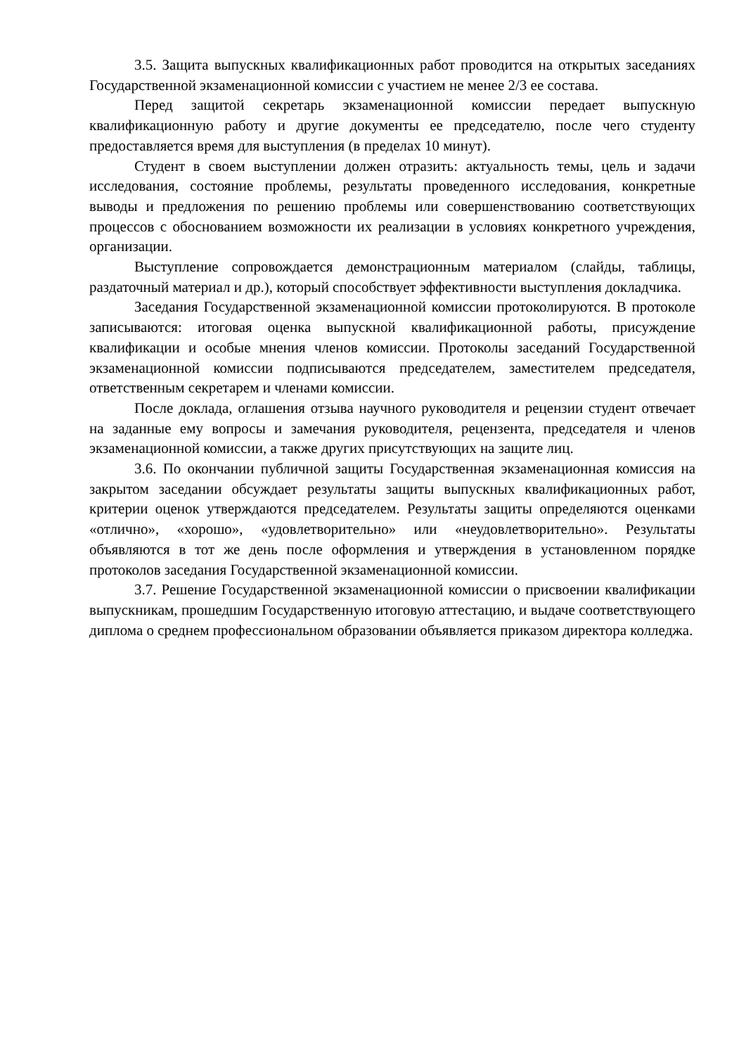3.5. Защита выпускных квалификационных работ проводится на открытых заседаниях Государственной экзаменационной комиссии с участием не менее 2/3 ее состава.
Перед защитой секретарь экзаменационной комиссии передает выпускную квалификационную работу и другие документы ее председателю, после чего студенту предоставляется время для выступления (в пределах 10 минут).
Студент в своем выступлении должен отразить: актуальность темы, цель и задачи исследования, состояние проблемы, результаты проведенного исследования, конкретные выводы и предложения по решению проблемы или совершенствованию соответствующих процессов с обоснованием возможности их реализации в условиях конкретного учреждения, организации.
Выступление сопровождается демонстрационным материалом (слайды, таблицы, раздаточный материал и др.), который способствует эффективности выступления докладчика.
Заседания Государственной экзаменационной комиссии протоколируются. В протоколе записываются: итоговая оценка выпускной квалификационной работы, присуждение квалификации и особые мнения членов комиссии. Протоколы заседаний Государственной экзаменационной комиссии подписываются председателем, заместителем председателя, ответственным секретарем и членами комиссии.
После доклада, оглашения отзыва научного руководителя и рецензии студент отвечает на заданные ему вопросы и замечания руководителя, рецензента, председателя и членов экзаменационной комиссии, а также других присутствующих на защите лиц.
3.6. По окончании публичной защиты Государственная экзаменационная комиссия на закрытом заседании обсуждает результаты защиты выпускных квалификационных работ, критерии оценок утверждаются председателем. Результаты защиты определяются оценками «отлично», «хорошо», «удовлетворительно» или «неудовлетворительно». Результаты объявляются в тот же день после оформления и утверждения в установленном порядке протоколов заседания Государственной экзаменационной комиссии.
3.7. Решение Государственной экзаменационной комиссии о присвоении квалификации выпускникам, прошедшим Государственную итоговую аттестацию, и выдаче соответствующего диплома о среднем профессиональном образовании объявляется приказом директора колледжа.